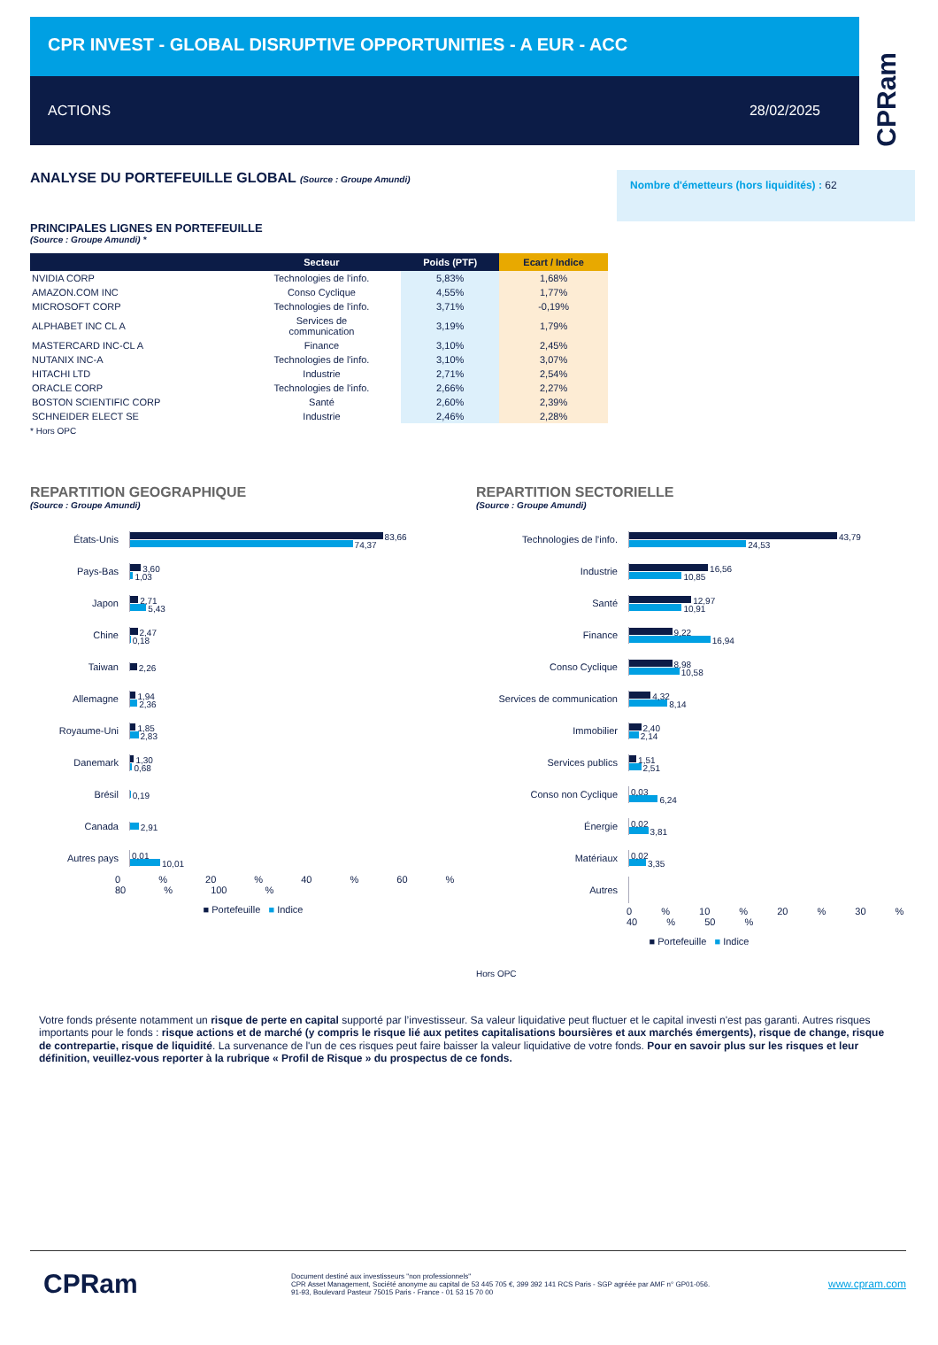CPR INVEST - GLOBAL DISRUPTIVE OPPORTUNITIES - A EUR - ACC
ACTIONS 28/02/2025
CPRam
ANALYSE DU PORTEFEUILLE GLOBAL (Source : Groupe Amundi)
PRINCIPALES LIGNES EN PORTEFEUILLE
(Source : Groupe Amundi) *
| | Secteur | Poids (PTF) | Ecart / Indice |
| --- | --- | --- | --- |
| NVIDIA CORP | Technologies de l'info. | 5,83% | 1,68% |
| AMAZON.COM INC | Conso Cyclique | 4,55% | 1,77% |
| MICROSOFT CORP | Technologies de l'info. | 3,71% | -0,19% |
| ALPHABET INC CL A | Services de communication | 3,19% | 1,79% |
| MASTERCARD INC-CL A | Finance | 3,10% | 2,45% |
| NUTANIX INC-A | Technologies de l'info. | 3,10% | 3,07% |
| HITACHI LTD | Industrie | 2,71% | 2,54% |
| ORACLE CORP | Technologies de l'info. | 2,66% | 2,27% |
| BOSTON SCIENTIFIC CORP | Santé | 2,60% | 2,39% |
| SCHNEIDER ELECT SE | Industrie | 2,46% | 2,28% |
* Hors OPC
Nombre d'émetteurs (hors liquidités) : 62
REPARTITION GEOGRAPHIQUE
(Source : Groupe Amundi)
États-Unis
83,66
74,37
Pays-Bas
3,60
1,03
Japon
2,71
5,43
Chine
2,47
0,18
Taiwan
2,26
Allemagne
1,94
2,36
Royaume-Uni
1,85
2,83
Danemark
1,30
0,68
Brésil
0,19
Canada
2,91
Autres pays
0,01
10,01
0 % 20 % 40 % 60 % 80 % 100 %
■ Portefeuille ■ Indice
REPARTITION SECTORIELLE
(Source : Groupe Amundi)
Technologies de l'info.
43,79
24,53
Industrie
16,56
10,85
Santé
12,97
10,91
Finance
9,22
16,94
Conso Cyclique
8,98
10,58
Services de communication
4,32
8,14
Immobilier
2,40
2,14
Services publics
1,51
2,51
Conso non Cyclique
0,03
6,24
Énergie
0,02
3,81
Matériaux
0,02
3,35
Autres
0 % 10 % 20 % 30 % 40 % 50 %
■ Portefeuille ■ Indice
Hors OPC
Votre fonds présente notamment un risque de perte en capital supporté par l’investisseur. Sa valeur liquidative peut fluctuer et le capital investi n'est pas garanti. Autres risques importants pour le fonds : risque actions et de marché (y compris le risque lié aux petites capitalisations boursières et aux marchés émergents), risque de change, risque de contrepartie, risque de liquidité. La survenance de l'un de ces risques peut faire baisser la valeur liquidative de votre fonds. Pour en savoir plus sur les risques et leur définition, veuillez-vous reporter à la rubrique « Profil de Risque » du prospectus de ce fonds.
CPRam
Document destiné aux investisseurs "non professionnels"
CPR Asset Management, Société anonyme au capital de 53 445 705 €, 399 392 141 RCS Paris - SGP agréée par AMF n° GP01-056.
91-93, Boulevard Pasteur 75015 Paris - France - 01 53 15 70 00
www.cpram.com